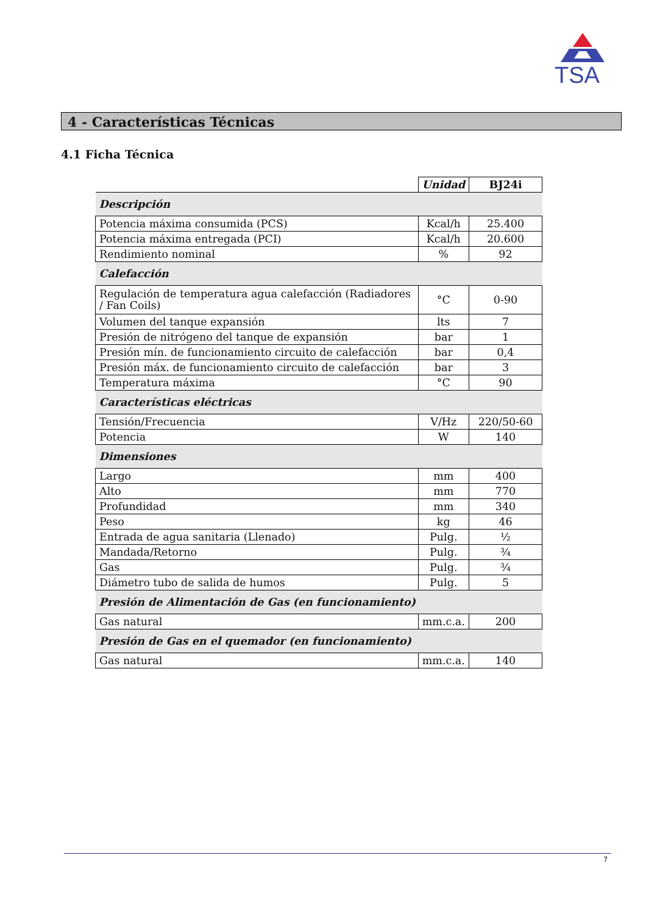TSA
4 - Características Técnicas
4.1 Ficha Técnica
| | Unidad | BJ24i |
| Descripción | | |
| Potencia máxima consumida (PCS) | Kcal/h | 25.400 |
| Potencia máxima entregada (PCI) | Kcal/h | 20.600 |
| Rendimiento nominal | % | 92 |
| Calefacción | | |
| Regulación de temperatura agua calefacción (Radiadores / Fan Coils) | °C | 0-90 |
| Volumen del tanque expansión | lts | 7 |
| Presión de nitrógeno del tanque de expansión | bar | 1 |
| Presión mín. de funcionamiento circuito de calefacción | bar | 0,4 |
| Presión máx. de funcionamiento circuito de calefacción | bar | 3 |
| Temperatura máxima | °C | 90 |
| Características eléctricas | | |
| Tensión/Frecuencia | V/Hz | 220/50-60 |
| Potencia | W | 140 |
| Dimensiones | | |
| Largo | mm | 400 |
| Alto | mm | 770 |
| Profundidad | mm | 340 |
| Peso | kg | 46 |
| Entrada de agua sanitaria (Llenado) | Pulg. | ½ |
| Mandada/Retorno | Pulg. | ¾ |
| Gas | Pulg. | ¾ |
| Diámetro tubo de salida de humos | Pulg. | 5 |
| Presión de Alimentación de Gas (en funcionamiento) | | |
| Gas natural | mm.c.a. | 200 |
| Presión de Gas en el quemador (en funcionamiento) | | |
| Gas natural | mm.c.a. | 140 |
7